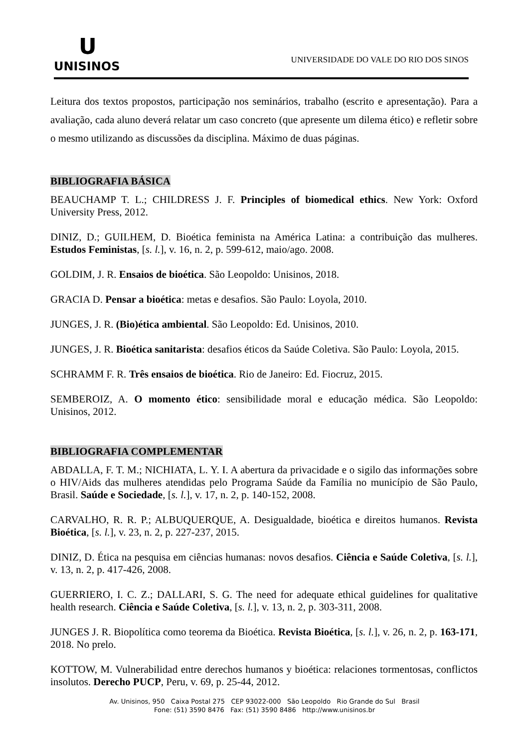U
UNISINOS
UNIVERSIDADE DO VALE DO RIO DOS SINOS
Leitura dos textos propostos, participação nos seminários, trabalho (escrito e apresentação). Para a avaliação, cada aluno deverá relatar um caso concreto (que apresente um dilema ético) e refletir sobre o mesmo utilizando as discussões da disciplina. Máximo de duas páginas.
BIBLIOGRAFIA BÁSICA
BEAUCHAMP T. L.; CHILDRESS J. F. Principles of biomedical ethics. New York: Oxford University Press, 2012.
DINIZ, D.; GUILHEM, D. Bioética feminista na América Latina: a contribuição das mulheres. Estudos Feministas, [s. l.], v. 16, n. 2, p. 599-612, maio/ago. 2008.
GOLDIM, J. R. Ensaios de bioética. São Leopoldo: Unisinos, 2018.
GRACIA D. Pensar a bioética: metas e desafios. São Paulo: Loyola, 2010.
JUNGES, J. R. (Bio)ética ambiental. São Leopoldo: Ed. Unisinos, 2010.
JUNGES, J. R. Bioética sanitarista: desafios éticos da Saúde Coletiva. São Paulo: Loyola, 2015.
SCHRAMM F. R. Três ensaios de bioética. Rio de Janeiro: Ed. Fiocruz, 2015.
SEMBEROIZ, A. O momento ético: sensibilidade moral e educação médica. São Leopoldo: Unisinos, 2012.
BIBLIOGRAFIA COMPLEMENTAR
ABDALLA, F. T. M.; NICHIATA, L. Y. I. A abertura da privacidade e o sigilo das informações sobre o HIV/Aids das mulheres atendidas pelo Programa Saúde da Família no município de São Paulo, Brasil. Saúde e Sociedade, [s. l.], v. 17, n. 2, p. 140-152, 2008.
CARVALHO, R. R. P.; ALBUQUERQUE, A. Desigualdade, bioética e direitos humanos. Revista Bioética, [s. l.], v. 23, n. 2, p. 227-237, 2015.
DINIZ, D. Ética na pesquisa em ciências humanas: novos desafios. Ciência e Saúde Coletiva, [s. l.], v. 13, n. 2, p. 417-426, 2008.
GUERRIERO, I. C. Z.; DALLARI, S. G. The need for adequate ethical guidelines for qualitative health research. Ciência e Saúde Coletiva, [s. l.], v. 13, n. 2, p. 303-311, 2008.
JUNGES J. R. Biopolítica como teorema da Bioética. Revista Bioética, [s. l.], v. 26, n. 2, p. 163-171, 2018. No prelo.
KOTTOW, M. Vulnerabilidad entre derechos humanos y bioética: relaciones tormentosas, conflictos insolutos. Derecho PUCP, Peru, v. 69, p. 25-44, 2012.
Av. Unisinos, 950 Caixa Postal 275 CEP 93022-000 São Leopoldo Rio Grande do Sul Brasil
Fone: (51) 3590 8476 Fax: (51) 3590 8486 http://www.unisinos.br